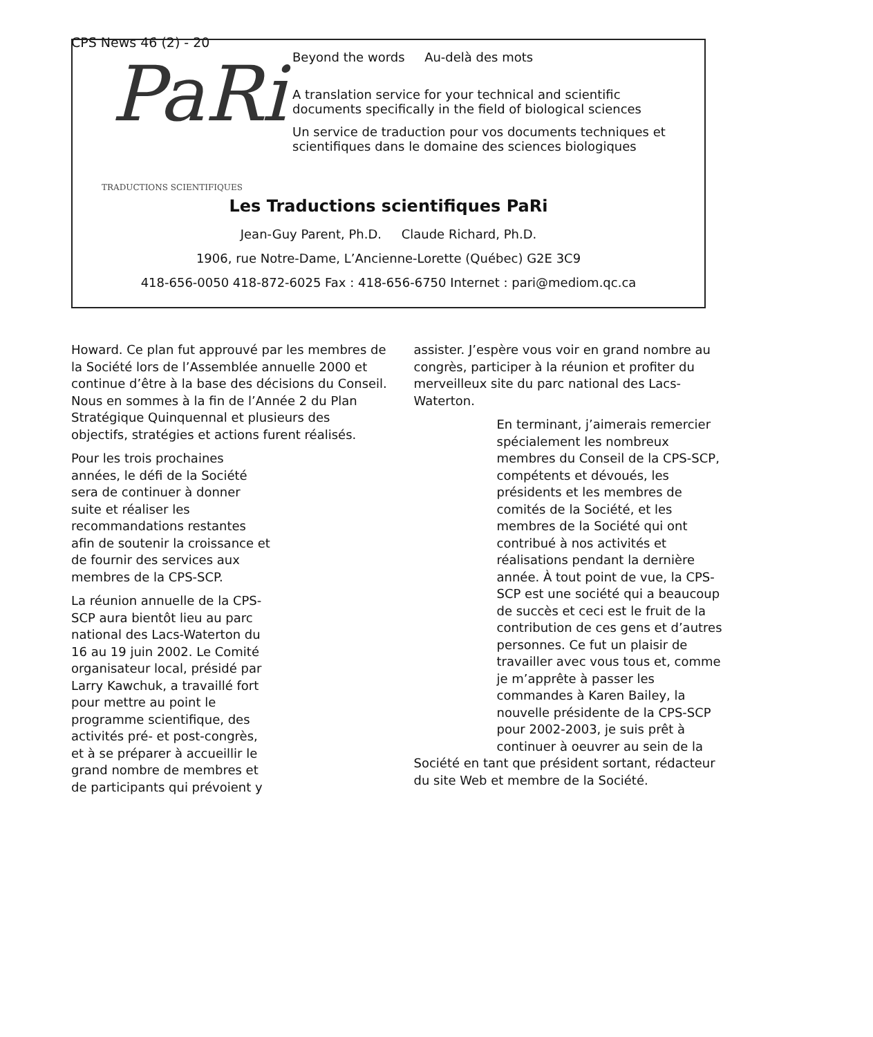CPS News 46 (2) - 20
PaRi
TRADUCTIONS SCIENTIFIQUES
Beyond the words Au-delà des mots
A translation service for your technical and scientific documents specifically in the field of biological sciences
Un service de traduction pour vos documents techniques et scientifiques dans le domaine des sciences biologiques
Les Traductions scientifiques PaRi
Jean-Guy Parent, Ph.D. Claude Richard, Ph.D.
1906, rue Notre-Dame, L’Ancienne-Lorette (Québec) G2E 3C9
418-656-0050 418-872-6025 Fax : 418-656-6750 Internet : pari@mediom.qc.ca
Howard. Ce plan fut approuvé par les membres de la Société lors de l’Assemblée annuelle 2000 et continue d’être à la base des décisions du Conseil. Nous en sommes à la fin de l’Année 2 du Plan Stratégique Quinquennal et plusieurs des objectifs, stratégies et actions furent réalisés.
Pour les trois prochaines années, le défi de la Société sera de continuer à donner suite et réaliser les recommandations restantes afin de soutenir la croissance et de fournir des services aux membres de la CPS-SCP.
La réunion annuelle de la CPS-SCP aura bientôt lieu au parc national des Lacs-Waterton du 16 au 19 juin 2002. Le Comité organisateur local, présidé par Larry Kawchuk, a travaillé fort pour mettre au point le programme scientifique, des activités pré- et post-congrès, et à se préparer à accueillir le grand nombre de membres et de participants qui prévoient y
assister. J’espère vous voir en grand nombre au congrès, participer à la réunion et profiter du merveilleux site du parc national des Lacs-Waterton.
En terminant, j’aimerais remercier spécialement les nombreux membres du Conseil de la CPS-SCP, compétents et dévoués, les présidents et les membres de comités de la Société, et les membres de la Société qui ont contribué à nos activités et réalisations pendant la dernière année. À tout point de vue, la CPS-SCP est une société qui a beaucoup de succès et ceci est le fruit de la contribution de ces gens et d’autres personnes. Ce fut un plaisir de travailler avec vous tous et, comme je m’apprête à passer les commandes à Karen Bailey, la nouvelle présidente de la CPS-SCP pour 2002-2003, je suis prêt à continuer à oeuvrer au sein de la Société en tant que président sortant, rédacteur du site Web et membre de la Société.